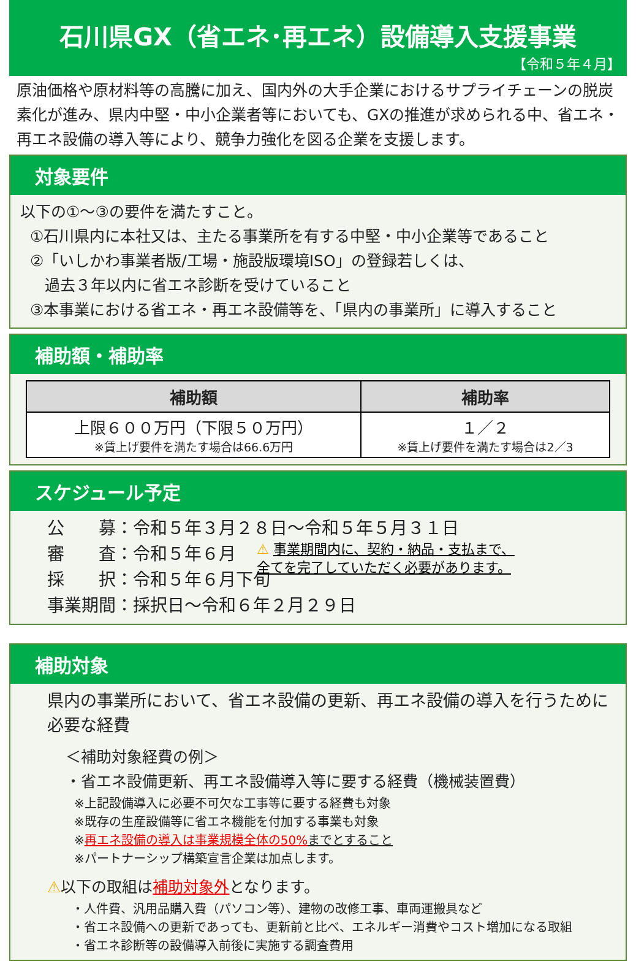石川県GX（省エネ･再エネ）設備導入支援事業
【令和５年４月】
原油価格や原材料等の高騰に加え、国内外の大手企業におけるサプライチェーンの脱炭素化が進み、県内中堅・中小企業者等においても、GXの推進が求められる中、省エネ・再エネ設備の導入等により、競争力強化を図る企業を支援します。
対象要件
以下の①～③の要件を満たすこと。
①石川県内に本社又は、主たる事業所を有する中堅・中小企業等であること
②「いしかわ事業者版/工場・施設版環境ISO」の登録若しくは、
過去３年以内に省エネ診断を受けていること
③本事業における省エネ・再エネ設備等を、「県内の事業所」に導入すること
補助額・補助率
| 補助額 | 補助率 |
| --- | --- |
| 上限６００万円（下限５０万円） ※賃上げ要件を満たす場合は66.6万円 | １／２ ※賃上げ要件を満たす場合は2／3 |
スケジュール予定
公　　募：令和５年３月２８日～令和５年５月３１日
審　　査：令和５年６月
採　　択：令和５年６月下旬
事業期間：採択日～令和６年２月２９日
⚠ 事業期間内に、契約・納品・支払まで、
全てを完了していただく必要があります。
補助対象
県内の事業所において、省エネ設備の更新、再エネ設備の導入を行うために必要な経費
＜補助対象経費の例＞
・省エネ設備更新、再エネ設備導入等に要する経費（機械装置費）
※上記設備導入に必要不可欠な工事等に要する経費も対象
※既存の生産設備等に省エネ機能を付加する事業も対象
※再エネ設備の導入は事業規模全体の50% までとすること
※パートナーシップ構築宣言企業は加点します。
⚠以下の取組は補助対象外となります。
・人件費、汎用品購入費（パソコン等）、建物の改修工事、車両運搬具など
・省エネ設備への更新であっても、更新前と比べ、エネルギー消費やコスト増加になる取組
・省エネ診断等の設備導入前後に実施する調査費用